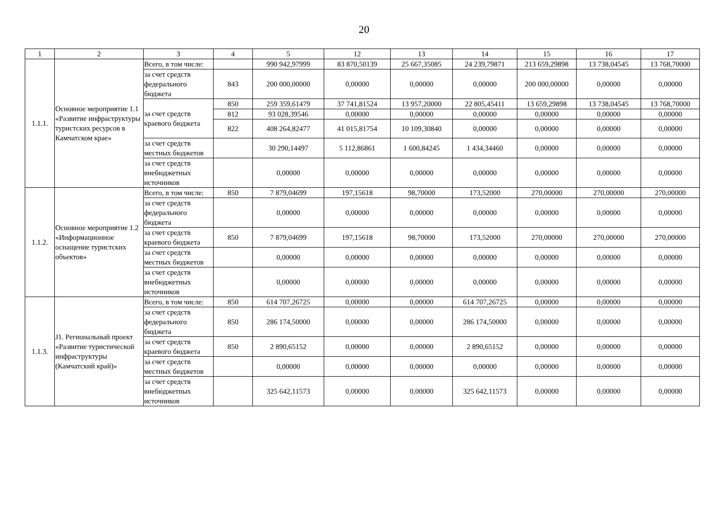20
| 1 | 2 | 3 | 4 | 5 | 12 | 13 | 14 | 15 | 16 | 17 |
| 1.1.1. | Основное мероприятие 1.1 «Развитие инфраструктуры туристских ресурсов в Камчатском крае» | Всего, в том числе: | | 990 942,97999 | 83 870,50139 | 25 667,35085 | 24 239,79871 | 213 659,29898 | 13 738,04545 | 13 768,70000 |
| | | за счет средств федерального бюджета | 843 | 200 000,00000 | 0,00000 | 0,00000 | 0,00000 | 200 000,00000 | 0,00000 | 0,00000 |
| | | за счет средств краевого бюджета | 850 | 259 359,61479 | 37 741,81524 | 13 957,20000 | 22 805,45411 | 13 659,29898 | 13 738,04545 | 13 768,70000 |
| | | | 812 | 93 028,39546 | 0,00000 | 0,00000 | 0,00000 | 0,00000 | 0,00000 | 0,00000 |
| | | | 822 | 408 264,82477 | 41 015,81754 | 10 109,30840 | 0,00000 | 0,00000 | 0,00000 | 0,00000 |
| | | за счет средств местных бюджетов | | 30 290,14497 | 5 112,86861 | 1 600,84245 | 1 434,34460 | 0,00000 | 0,00000 | 0,00000 |
| | | за счет средств внебюджетных источников | | 0,00000 | 0,00000 | 0,00000 | 0,00000 | 0,00000 | 0,00000 | 0,00000 |
| 1.1.2. | Основное мероприятие 1.2 «Информационное оснащение туристских объектов» | Всего, в том числе: | 850 | 7 879,04699 | 197,15618 | 98,70000 | 173,52000 | 270,00000 | 270,00000 | 270,00000 |
| | | за счет средств федерального бюджета | | 0,00000 | 0,00000 | 0,00000 | 0,00000 | 0,00000 | 0,00000 | 0,00000 |
| | | за счет средств краевого бюджета | 850 | 7 879,04699 | 197,15618 | 98,70000 | 173,52000 | 270,00000 | 270,00000 | 270,00000 |
| | | за счет средств местных бюджетов | | 0,00000 | 0,00000 | 0,00000 | 0,00000 | 0,00000 | 0,00000 | 0,00000 |
| | | за счет средств внебюджетных источников | | 0,00000 | 0,00000 | 0,00000 | 0,00000 | 0,00000 | 0,00000 | 0,00000 |
| 1.1.3. | J1. Региональный проект «Развитие туристической инфраструктуры (Камчатский край)» | Всего, в том числе: | 850 | 614 707,26725 | 0,00000 | 0,00000 | 614 707,26725 | 0,00000 | 0,00000 | 0,00000 |
| | | за счет средств федерального бюджета | 850 | 286 174,50000 | 0,00000 | 0,00000 | 286 174,50000 | 0,00000 | 0,00000 | 0,00000 |
| | | за счет средств краевого бюджета | 850 | 2 890,65152 | 0,00000 | 0,00000 | 2 890,65152 | 0,00000 | 0,00000 | 0,00000 |
| | | за счет средств местных бюджетов | | 0,00000 | 0,00000 | 0,00000 | 0,00000 | 0,00000 | 0,00000 | 0,00000 |
| | | за счет средств внебюджетных источников | | 325 642,11573 | 0,00000 | 0,00000 | 325 642,11573 | 0,00000 | 0,00000 | 0,00000 |